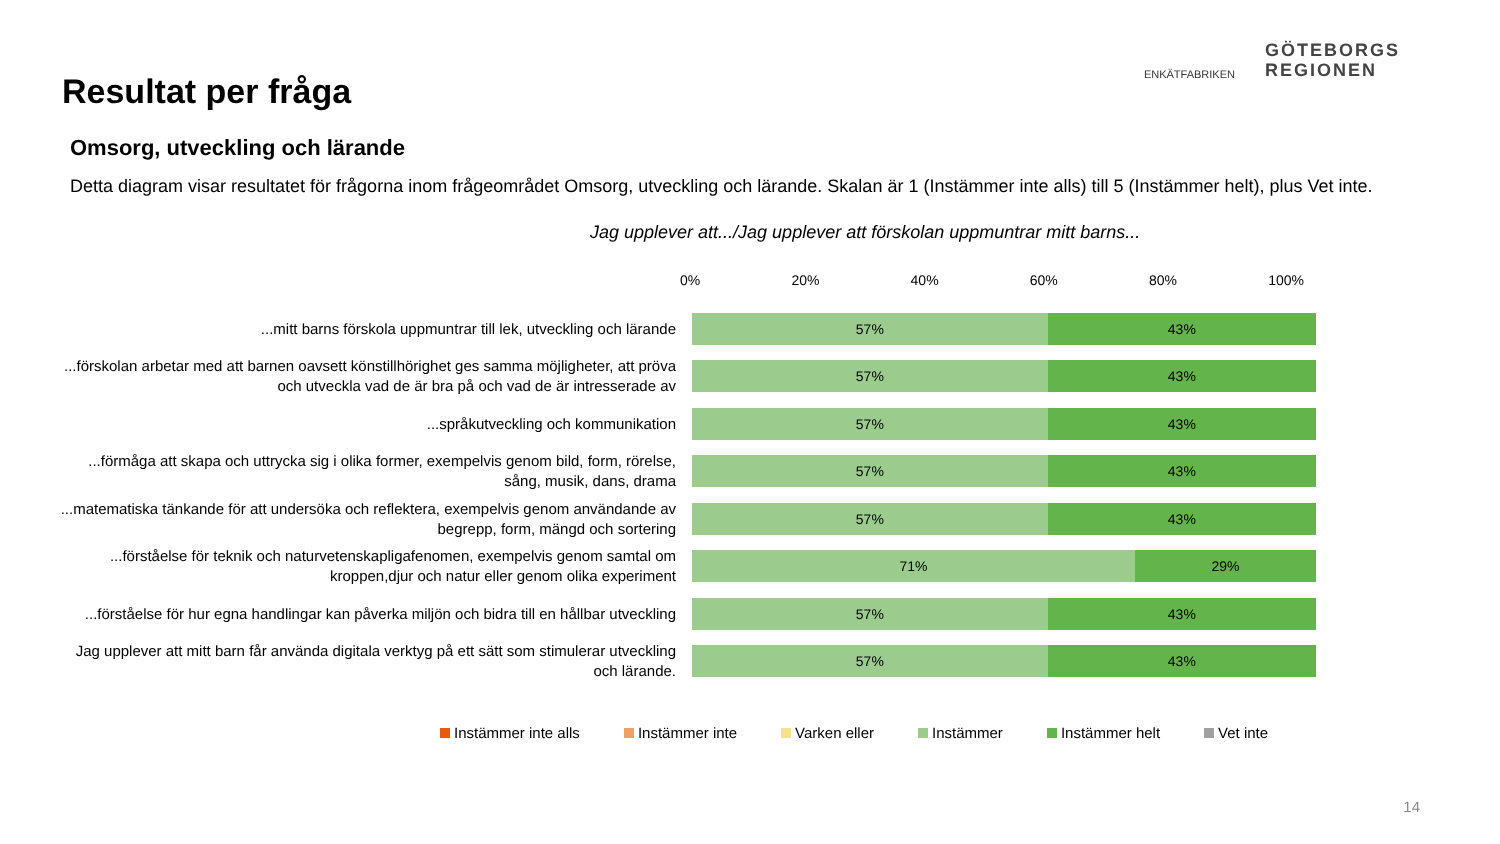Resultat per fråga
ENKÄTFABRIKEN
GÖTEBORGS
REGIONEN
Omsorg, utveckling och lärande
Detta diagram visar resultatet för frågorna inom frågeområdet Omsorg, utveckling och lärande. Skalan är 1 (Instämmer inte alls) till 5 (Instämmer helt), plus Vet inte.
Jag upplever att.../Jag upplever att förskolan uppmuntrar mitt barns...
0% 20% 40% 60% 80% 100%
...mitt barns förskola uppmuntrar till lek, utveckling och lärande
57% 43%
...förskolan arbetar med att barnen oavsett könstillhörighet ges samma möjligheter, att pröva och utveckla vad de är bra på och vad de är intresserade av
57% 43%
...språkutveckling och kommunikation
57% 43%
...förmåga att skapa och uttrycka sig i olika former, exempelvis genom bild, form, rörelse, sång, musik, dans, drama
57% 43%
...matematiska tänkande för att undersöka och reflektera, exempelvis genom användande av begrepp, form, mängd och sortering
57% 43%
...förståelse för teknik och naturvetenskapligafenomen, exempelvis genom samtal om kroppen,djur och natur eller genom olika experiment
71% 29%
...förståelse för hur egna handlingar kan påverka miljön och bidra till en hållbar utveckling
57% 43%
Jag upplever att mitt barn får använda digitala verktyg på ett sätt som stimulerar utveckling och lärande.
57% 43%
Instämmer inte alls Instämmer inte Varken eller Instämmer Instämmer helt Vet inte
14